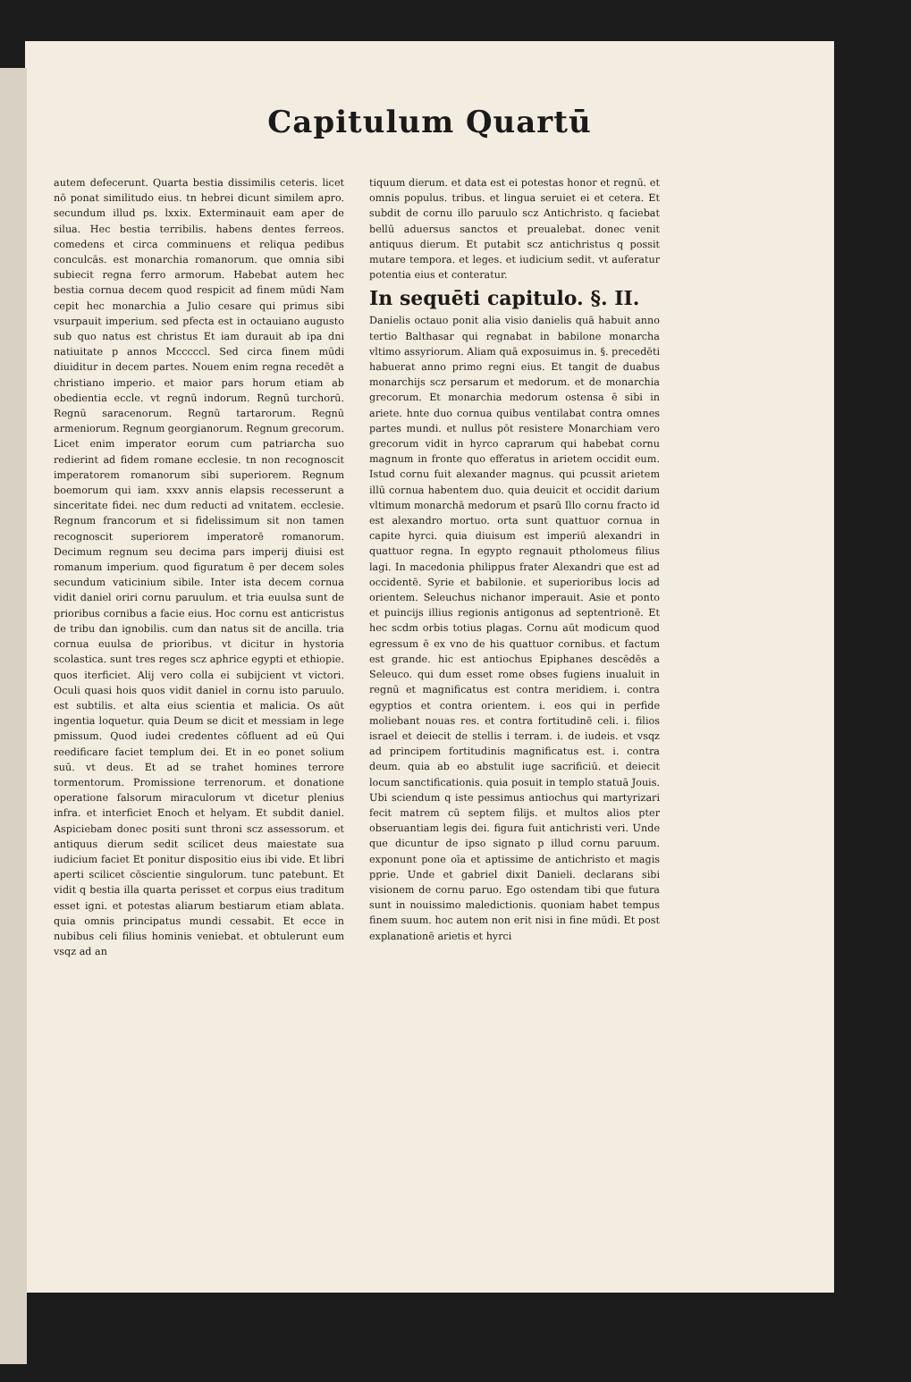Capitulum Quartū
autem defecerunt. Quarta bestia dissimilis ceteris. licet nō ponat similitudo eius. tn hebrei dicunt similem apro. secundum illud ps. lxxix. Exterminauit eam aper de silua. Hec bestia terribilis. habens dentes ferreos. comedens et circa comminuens et reliqua pedibus conculcās. est monarchia romanorum. que omnia sibi subiecit regna ferro armorum. Habebat autem hec bestia cornua decem quod respicit ad finem mūdi Nam cepit hec monarchia a Julio cesare qui primus sibi vsurpauit imperium. sed pfecta est in octauiano augusto sub quo natus est christus Et iam durauit ab ipa dni natiuitate p annos Mcccccl. Sed circa finem mūdi diuiditur in decem partes. Nouem enim regna recedēt a christiano imperio. et maior pars horum etiam ab obedientia eccle. vt regnū indorum. Regnū turchorū. Regnū saracenorum. Regnū tartarorum. Regnū armeniorum. Regnum georgianorum. Regnum grecorum. Licet enim imperator eorum cum patriarcha suo redierint ad fidem romane ecclesie. tn non recognoscit imperatorem romanorum sibi superiorem. Regnum boemorum qui iam. xxxv annis elapsis recesserunt a sinceritate fidei. nec dum reducti ad vnitatem. ecclesie. Regnum francorum et si fidelissimum sit non tamen recognoscit superiorem imperatorē romanorum. Decimum regnum seu decima pars imperij diuisi est romanum imperium. quod figuratum ē per decem soles secundum vaticinium sibile. Inter ista decem cornua vidit daniel oriri cornu paruulum. et tria euulsa sunt de prioribus cornibus a facie eius. Hoc cornu est anticristus de tribu dan ignobilis. cum dan natus sit de ancilla. tria cornua euulsa de prioribus. vt dicitur in hystoria scolastica. sunt tres reges scz aphrice egypti et ethiopie. quos iterficiet. Alij vero colla ei subijcient vt victori. Oculi quasi hois quos vidit daniel in cornu isto paruulo. est subtilis. et alta eius scientia et malicia. Os aūt ingentia loquetur. quia Deum se dicit et messiam in lege pmissum. Quod iudei credentes cōfluent ad eū Qui reedificare faciet templum dei. Et in eo ponet solium suū. vt deus. Et ad se trahet homines terrore tormentorum. Promissione terrenorum. et donatione operatione falsorum miraculorum vt dicetur plenius infra. et interficiet Enoch et helyam. Et subdit daniel. Aspiciebam donec positi sunt throni scz assessorum. et antiquus dierum sedit scilicet deus maiestate sua iudicium faciet Et ponitur dispositio eius ibi vide. Et libri aperti scilicet cōscientie singulorum. tunc patebunt. Et vidit q bestia illa quarta perisset et corpus eius traditum esset igni. et potestas aliarum bestiarum etiam ablata. quia omnis principatus mundi cessabit. Et ecce in nubibus celi filius hominis veniebat. et obtulerunt eum vsqz ad an
tiquum dierum. et data est ei potestas honor et regnū. et omnis populus. tribus. et lingua seruiet ei et cetera. Et subdit de cornu illo paruulo scz Antichristo. q faciebat bellū aduersus sanctos et preualebat. donec venit antiquus dierum. Et putabit scz antichristus q possit mutare tempora. et leges. et iudicium sedit. vt auferatur potentia eius et conteratur.
In sequēti capitulo. §. II.
Danielis octauo ponit alia visio danielis quā habuit anno tertio Balthasar qui regnabat in babilone monarcha vltimo assyriorum. Aliam quā exposuimus in. §. precedēti habuerat anno primo regni eius. Et tangit de duabus monarchijs scz persarum et medorum. et de monarchia grecorum. Et monarchia medorum ostensa ē sibi in ariete. hnte duo cornua quibus ventilabat contra omnes partes mundi. et nullus pōt resistere Monarchiam vero grecorum vidit in hyrco caprarum qui habebat cornu magnum in fronte quo efferatus in arietem occidit eum. Istud cornu fuit alexander magnus. qui pcussit arietem illū cornua habentem duo. quia deuicit et occidit darium vltimum monarchā medorum et psarū Illo cornu fracto id est alexandro mortuo. orta sunt quattuor cornua in capite hyrci. quia diuisum est imperiū alexandri in quattuor regna. In egypto regnauit ptholomeus filius lagi. In macedonia philippus frater Alexandri que est ad occidentē. Syrie et babilonie. et superioribus locis ad orientem. Seleuchus nichanor imperauit. Asie et ponto et puincijs illius regionis antigonus ad septentrionē. Et hec scdm orbis totius plagas. Cornu aūt modicum quod egressum ē ex vno de his quattuor cornibus. et factum est grande. hic est antiochus Epiphanes descēdēs a Seleuco. qui dum esset rome obses fugiens inualuit in regnū et magnificatus est contra meridiem. i. contra egyptios et contra orientem. i. eos qui in perfide moliebant nouas res. et contra fortitudinē celi. i. filios israel et deiecit de stellis i terram. i. de iudeis. et vsqz ad principem fortitudinis magnificatus est. i. contra deum. quia ab eo abstulit iuge sacrificiū. et deiecit locum sanctificationis. quia posuit in templo statuā Jouis. Ubi sciendum q iste pessimus antiochus qui martyrizari fecit matrem cū septem filijs. et multos alios pter obseruantiam legis dei. figura fuit antichristi veri. Unde que dicuntur de ipso signato p illud cornu paruum. exponunt pone oīa et aptissime de antichristo et magis pprie. Unde et gabriel dixit Danieli. declarans sibi visionem de cornu paruo. Ego ostendam tibi que futura sunt in nouissimo maledictionis. quoniam habet tempus finem suum. hoc autem non erit nisi in fine mūdi. Et post explanationē arietis et hyrci